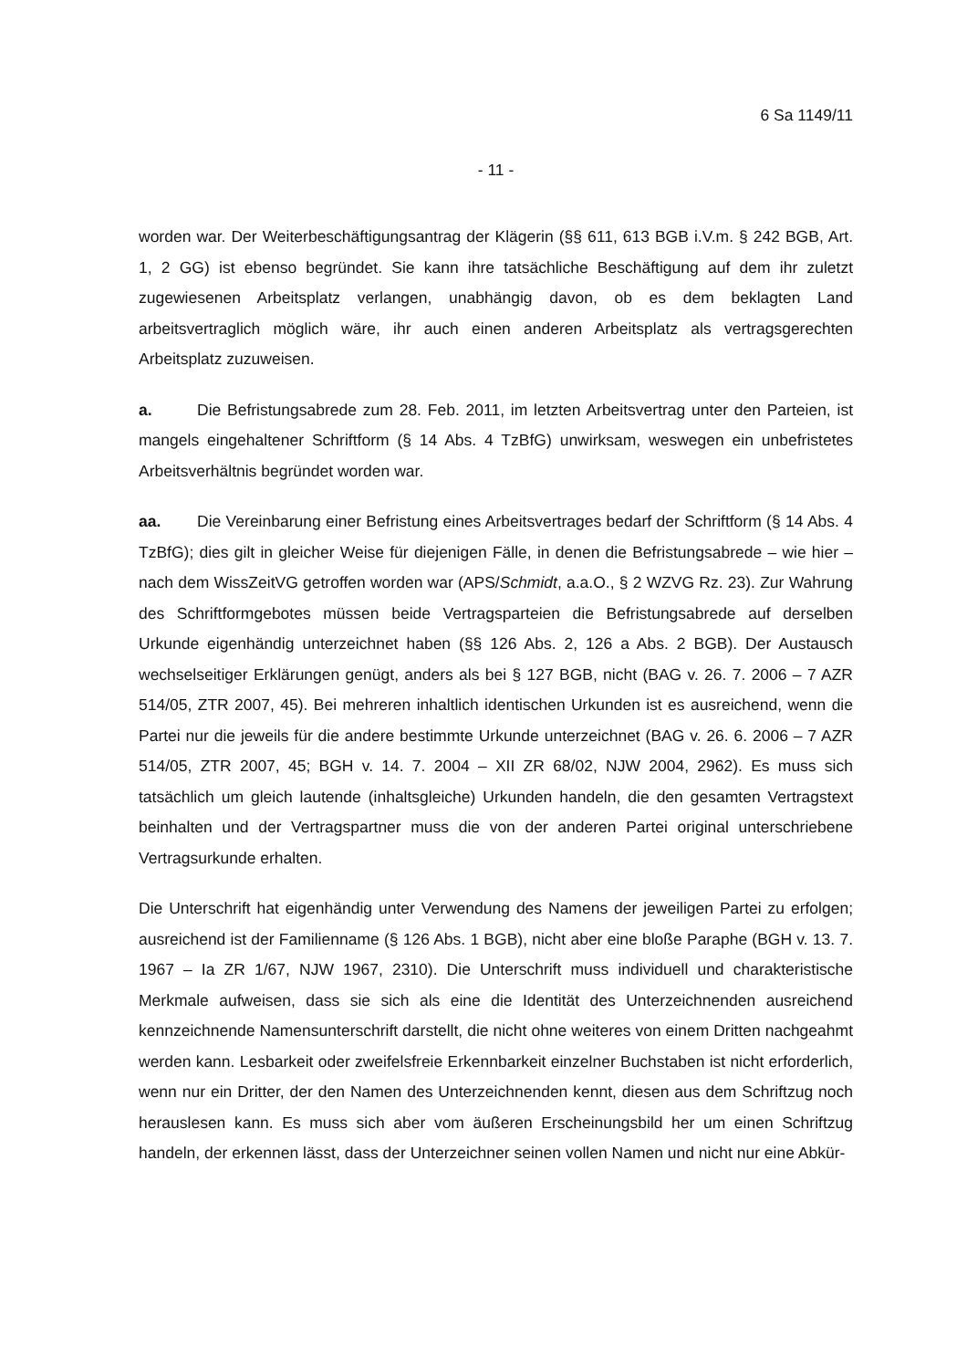6 Sa 1149/11
- 11 -
worden war. Der Weiterbeschäftigungsantrag der Klägerin (§§ 611, 613 BGB i.V.m. § 242 BGB, Art. 1, 2 GG) ist ebenso begründet. Sie kann ihre tatsächliche Beschäftigung auf dem ihr zuletzt zugewiesenen Arbeitsplatz verlangen, unabhängig davon, ob es dem beklagten Land arbeitsvertraglich möglich wäre, ihr auch einen anderen Arbeitsplatz als vertragsgerechten Arbeitsplatz zuzuweisen.
a. Die Befristungsabrede zum 28. Feb. 2011, im letzten Arbeitsvertrag unter den Parteien, ist mangels eingehaltener Schriftform (§ 14 Abs. 4 TzBfG) unwirksam, weswegen ein unbefristetes Arbeitsverhältnis begründet worden war.
aa. Die Vereinbarung einer Befristung eines Arbeitsvertrages bedarf der Schriftform (§ 14 Abs. 4 TzBfG); dies gilt in gleicher Weise für diejenigen Fälle, in denen die Befristungsabrede – wie hier – nach dem WissZeitVG getroffen worden war (APS/Schmidt, a.a.O., § 2 WZVG Rz. 23). Zur Wahrung des Schriftformgebotes müssen beide Vertragsparteien die Befristungsabrede auf derselben Urkunde eigenhändig unterzeichnet haben (§§ 126 Abs. 2, 126 a Abs. 2 BGB). Der Austausch wechselseitiger Erklärungen genügt, anders als bei § 127 BGB, nicht (BAG v. 26. 7. 2006 – 7 AZR 514/05, ZTR 2007, 45). Bei mehreren inhaltlich identischen Urkunden ist es ausreichend, wenn die Partei nur die jeweils für die andere bestimmte Urkunde unterzeichnet (BAG v. 26. 6. 2006 – 7 AZR 514/05, ZTR 2007, 45; BGH v. 14. 7. 2004 – XII ZR 68/02, NJW 2004, 2962). Es muss sich tatsächlich um gleich lautende (inhaltsgleiche) Urkunden handeln, die den gesamten Vertragstext beinhalten und der Vertragspartner muss die von der anderen Partei original unterschriebene Vertragsurkunde erhalten.
Die Unterschrift hat eigenhändig unter Verwendung des Namens der jeweiligen Partei zu erfolgen; ausreichend ist der Familienname (§ 126 Abs. 1 BGB), nicht aber eine bloße Paraphe (BGH v. 13. 7. 1967 – Ia ZR 1/67, NJW 1967, 2310). Die Unterschrift muss individuell und charakteristische Merkmale aufweisen, dass sie sich als eine die Identität des Unterzeichnenden ausreichend kennzeichnende Namensunterschrift darstellt, die nicht ohne weiteres von einem Dritten nachgeahmt werden kann. Lesbarkeit oder zweifelsfreie Erkennbarkeit einzelner Buchstaben ist nicht erforderlich, wenn nur ein Dritter, der den Namen des Unterzeichnenden kennt, diesen aus dem Schriftzug noch herauslesen kann. Es muss sich aber vom äußeren Erscheinungsbild her um einen Schriftzug handeln, der erkennen lässt, dass der Unterzeichner seinen vollen Namen und nicht nur eine Abkür-